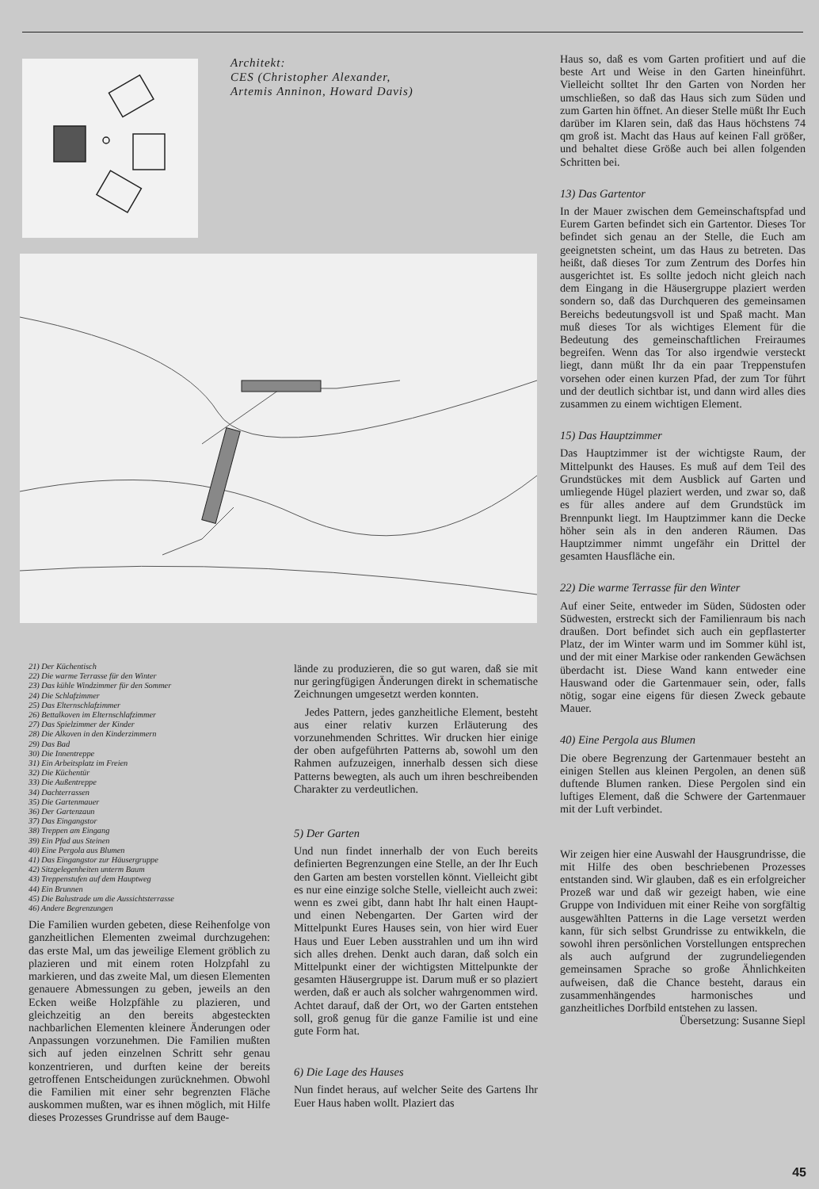Architekt:
CES (Christopher Alexander,
Artemis Anninon, Howard Davis)
21) Der Küchentisch
22) Die warme Terrasse für den Winter
23) Das kühle Windzimmer für den Sommer
24) Die Schlafzimmer
25) Das Elternschlafzimmer
26) Bettalkoven im Elternschlafzimmer
27) Das Spielzimmer der Kinder
28) Die Alkoven in den Kinderzimmern
29) Das Bad
30) Die Innentreppe
31) Ein Arbeitsplatz im Freien
32) Die Küchentür
33) Die Außentreppe
34) Dachterrassen
35) Die Gartenmauer
36) Der Gartenzaun
37) Das Eingangstor
38) Treppen am Eingang
39) Ein Pfad aus Steinen
40) Eine Pergola aus Blumen
41) Das Eingangstor zur Häusergruppe
42) Sitzgelegenheiten unterm Baum
43) Treppenstufen auf dem Hauptweg
44) Ein Brunnen
45) Die Balustrade um die Aussichtsterrasse
46) Andere Begrenzungen
Die Familien wurden gebeten, diese Reihenfolge von ganzheitlichen Elementen zweimal durchzugehen: das erste Mal, um das jeweilige Element gröblich zu plazieren und mit einem roten Holzpfahl zu markieren, und das zweite Mal, um diesen Elementen genauere Abmessungen zu geben, jeweils an den Ecken weiße Holzpfähle zu plazieren, und gleichzeitig an den bereits abgesteckten nachbarlichen Elementen kleinere Änderungen oder Anpassungen vorzunehmen. Die Familien mußten sich auf jeden einzelnen Schritt sehr genau konzentrieren, und durften keine der bereits getroffenen Entscheidungen zurücknehmen. Obwohl die Familien mit einer sehr begrenzten Fläche auskommen mußten, war es ihnen möglich, mit Hilfe dieses Prozesses Grundrisse auf dem Bauge-
lände zu produzieren, die so gut waren, daß sie mit nur geringfügigen Änderungen direkt in schematische Zeichnungen umgesetzt werden konnten.
Jedes Pattern, jedes ganzheitliche Element, besteht aus einer relativ kurzen Erläuterung des vorzunehmenden Schrittes. Wir drucken hier einige der oben aufgeführten Patterns ab, sowohl um den Rahmen aufzuzeigen, innerhalb dessen sich diese Patterns bewegten, als auch um ihren beschreibenden Charakter zu verdeutlichen.
5) Der Garten
Und nun findet innerhalb der von Euch bereits definierten Begrenzungen eine Stelle, an der Ihr Euch den Garten am besten vorstellen könnt. Vielleicht gibt es nur eine einzige solche Stelle, vielleicht auch zwei: wenn es zwei gibt, dann habt Ihr halt einen Haupt- und einen Nebengarten. Der Garten wird der Mittelpunkt Eures Hauses sein, von hier wird Euer Haus und Euer Leben ausstrahlen und um ihn wird sich alles drehen. Denkt auch daran, daß solch ein Mittelpunkt einer der wichtigsten Mittelpunkte der gesamten Häusergruppe ist. Darum muß er so plaziert werden, daß er auch als solcher wahrgenommen wird. Achtet darauf, daß der Ort, wo der Garten entstehen soll, groß genug für die ganze Familie ist und eine gute Form hat.
6) Die Lage des Hauses
Nun findet heraus, auf welcher Seite des Gartens Ihr Euer Haus haben wollt. Plaziert das
Haus so, daß es vom Garten profitiert und auf die beste Art und Weise in den Garten hineinführt. Vielleicht solltet Ihr den Garten von Norden her umschließen, so daß das Haus sich zum Süden und zum Garten hin öffnet. An dieser Stelle müßt Ihr Euch darüber im Klaren sein, daß das Haus höchstens 74 qm groß ist. Macht das Haus auf keinen Fall größer, und behaltet diese Größe auch bei allen folgenden Schritten bei.
13) Das Gartentor
In der Mauer zwischen dem Gemeinschaftspfad und Eurem Garten befindet sich ein Gartentor. Dieses Tor befindet sich genau an der Stelle, die Euch am geeignetsten scheint, um das Haus zu betreten. Das heißt, daß dieses Tor zum Zentrum des Dorfes hin ausgerichtet ist. Es sollte jedoch nicht gleich nach dem Eingang in die Häusergruppe plaziert werden sondern so, daß das Durchqueren des gemeinsamen Bereichs bedeutungsvoll ist und Spaß macht. Man muß dieses Tor als wichtiges Element für die Bedeutung des gemeinschaftlichen Freiraumes begreifen. Wenn das Tor also irgendwie versteckt liegt, dann müßt Ihr da ein paar Treppenstufen vorsehen oder einen kurzen Pfad, der zum Tor führt und der deutlich sichtbar ist, und dann wird alles dies zusammen zu einem wichtigen Element.
15) Das Hauptzimmer
Das Hauptzimmer ist der wichtigste Raum, der Mittelpunkt des Hauses. Es muß auf dem Teil des Grundstückes mit dem Ausblick auf Garten und umliegende Hügel plaziert werden, und zwar so, daß es für alles andere auf dem Grundstück im Brennpunkt liegt. Im Hauptzimmer kann die Decke höher sein als in den anderen Räumen. Das Hauptzimmer nimmt ungefähr ein Drittel der gesamten Hausfläche ein.
22) Die warme Terrasse für den Winter
Auf einer Seite, entweder im Süden, Südosten oder Südwesten, erstreckt sich der Familienraum bis nach draußen. Dort befindet sich auch ein gepflasterter Platz, der im Winter warm und im Sommer kühl ist, und der mit einer Markise oder rankenden Gewächsen überdacht ist. Diese Wand kann entweder eine Hauswand oder die Gartenmauer sein, oder, falls nötig, sogar eine eigens für diesen Zweck gebaute Mauer.
40) Eine Pergola aus Blumen
Die obere Begrenzung der Gartenmauer besteht an einigen Stellen aus kleinen Pergolen, an denen süß duftende Blumen ranken. Diese Pergolen sind ein luftiges Element, daß die Schwere der Gartenmauer mit der Luft verbindet.
Wir zeigen hier eine Auswahl der Hausgrundrisse, die mit Hilfe des oben beschriebenen Prozesses entstanden sind. Wir glauben, daß es ein erfolgreicher Prozeß war und daß wir gezeigt haben, wie eine Gruppe von Individuen mit einer Reihe von sorgfältig ausgewählten Patterns in die Lage versetzt werden kann, für sich selbst Grundrisse zu entwikkeln, die sowohl ihren persönlichen Vorstellungen entsprechen als auch aufgrund der zugrundeliegenden gemeinsamen Sprache so große Ähnlichkeiten aufweisen, daß die Chance besteht, daraus ein zusammenhängendes harmonisches und ganzheitliches Dorfbild entstehen zu lassen.
Übersetzung: Susanne Siepl
45